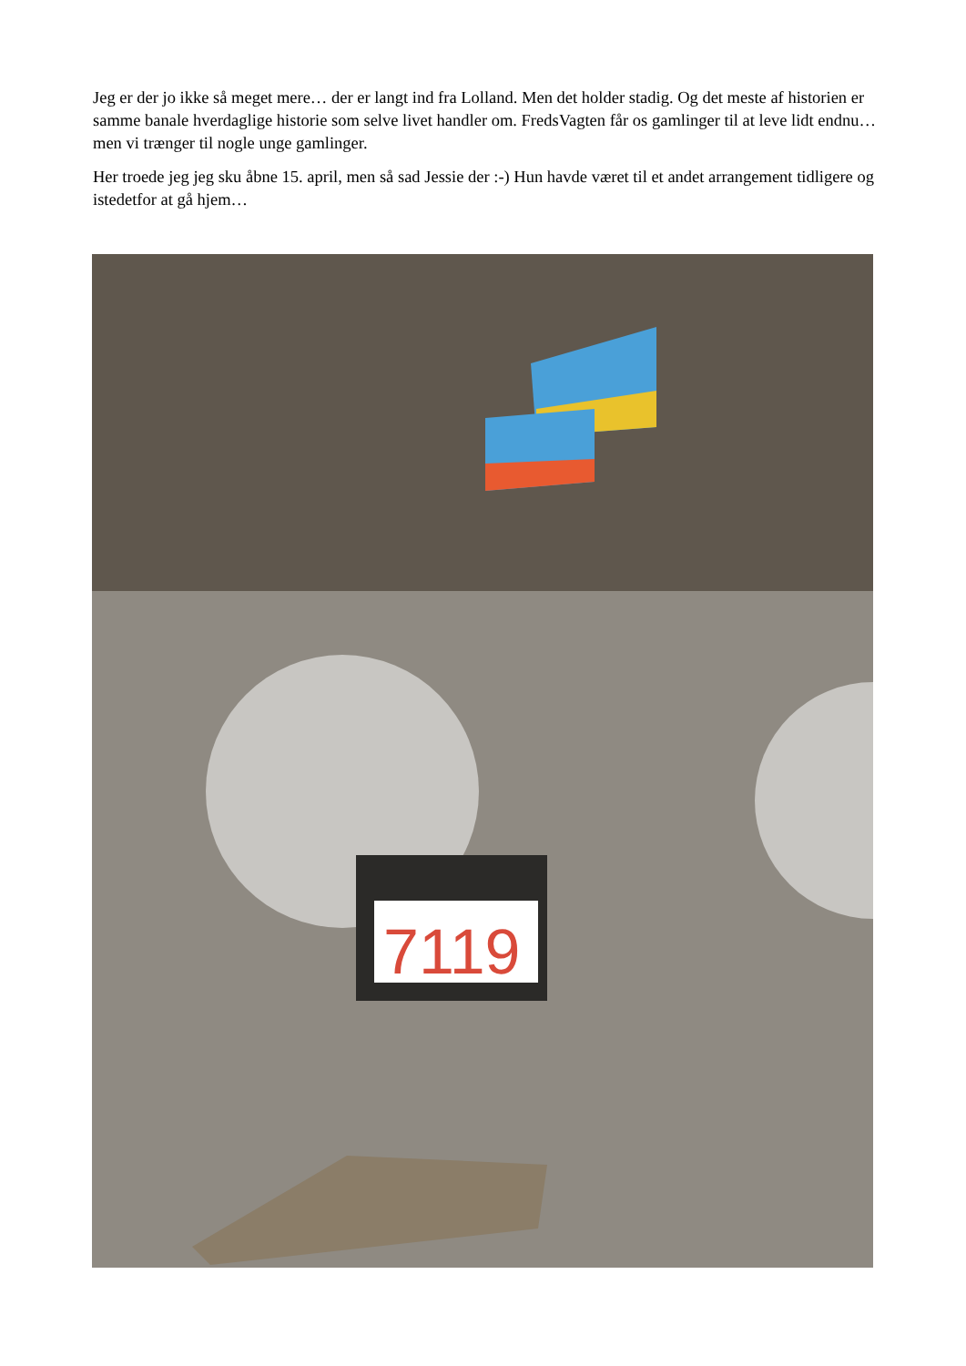Jeg er der jo ikke så meget mere… der er langt ind fra Lolland. Men det holder stadig. Og det meste af historien er samme banale hverdaglige historie som selve livet handler om. FredsVagten får os gamlinger til at leve lidt endnu… men vi trænger til nogle unge gamlinger.
Her troede jeg jeg sku åbne 15. april, men så sad Jessie der :-) Hun havde været til et andet arrangement tidligere og istedetfor at gå hjem…
7119